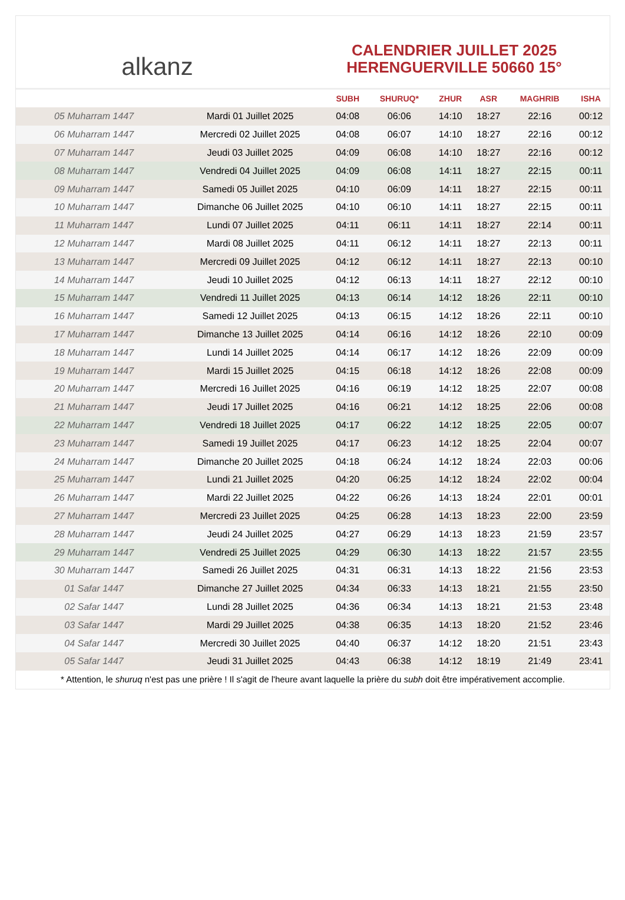alkanz
CALENDRIER JUILLET 2025
HERENGUERVILLE 50660 15°
| | | SUBH | SHURUQ* | ZHUR | ASR | MAGHRIB | ISHA |
| --- | --- | --- | --- | --- | --- | --- | --- |
| 05 Muharram 1447 | Mardi 01 Juillet 2025 | 04:08 | 06:06 | 14:10 | 18:27 | 22:16 | 00:12 |
| 06 Muharram 1447 | Mercredi 02 Juillet 2025 | 04:08 | 06:07 | 14:10 | 18:27 | 22:16 | 00:12 |
| 07 Muharram 1447 | Jeudi 03 Juillet 2025 | 04:09 | 06:08 | 14:10 | 18:27 | 22:16 | 00:12 |
| 08 Muharram 1447 | Vendredi 04 Juillet 2025 | 04:09 | 06:08 | 14:11 | 18:27 | 22:15 | 00:11 |
| 09 Muharram 1447 | Samedi 05 Juillet 2025 | 04:10 | 06:09 | 14:11 | 18:27 | 22:15 | 00:11 |
| 10 Muharram 1447 | Dimanche 06 Juillet 2025 | 04:10 | 06:10 | 14:11 | 18:27 | 22:15 | 00:11 |
| 11 Muharram 1447 | Lundi 07 Juillet 2025 | 04:11 | 06:11 | 14:11 | 18:27 | 22:14 | 00:11 |
| 12 Muharram 1447 | Mardi 08 Juillet 2025 | 04:11 | 06:12 | 14:11 | 18:27 | 22:13 | 00:11 |
| 13 Muharram 1447 | Mercredi 09 Juillet 2025 | 04:12 | 06:12 | 14:11 | 18:27 | 22:13 | 00:10 |
| 14 Muharram 1447 | Jeudi 10 Juillet 2025 | 04:12 | 06:13 | 14:11 | 18:27 | 22:12 | 00:10 |
| 15 Muharram 1447 | Vendredi 11 Juillet 2025 | 04:13 | 06:14 | 14:12 | 18:26 | 22:11 | 00:10 |
| 16 Muharram 1447 | Samedi 12 Juillet 2025 | 04:13 | 06:15 | 14:12 | 18:26 | 22:11 | 00:10 |
| 17 Muharram 1447 | Dimanche 13 Juillet 2025 | 04:14 | 06:16 | 14:12 | 18:26 | 22:10 | 00:09 |
| 18 Muharram 1447 | Lundi 14 Juillet 2025 | 04:14 | 06:17 | 14:12 | 18:26 | 22:09 | 00:09 |
| 19 Muharram 1447 | Mardi 15 Juillet 2025 | 04:15 | 06:18 | 14:12 | 18:26 | 22:08 | 00:09 |
| 20 Muharram 1447 | Mercredi 16 Juillet 2025 | 04:16 | 06:19 | 14:12 | 18:25 | 22:07 | 00:08 |
| 21 Muharram 1447 | Jeudi 17 Juillet 2025 | 04:16 | 06:21 | 14:12 | 18:25 | 22:06 | 00:08 |
| 22 Muharram 1447 | Vendredi 18 Juillet 2025 | 04:17 | 06:22 | 14:12 | 18:25 | 22:05 | 00:07 |
| 23 Muharram 1447 | Samedi 19 Juillet 2025 | 04:17 | 06:23 | 14:12 | 18:25 | 22:04 | 00:07 |
| 24 Muharram 1447 | Dimanche 20 Juillet 2025 | 04:18 | 06:24 | 14:12 | 18:24 | 22:03 | 00:06 |
| 25 Muharram 1447 | Lundi 21 Juillet 2025 | 04:20 | 06:25 | 14:12 | 18:24 | 22:02 | 00:04 |
| 26 Muharram 1447 | Mardi 22 Juillet 2025 | 04:22 | 06:26 | 14:13 | 18:24 | 22:01 | 00:01 |
| 27 Muharram 1447 | Mercredi 23 Juillet 2025 | 04:25 | 06:28 | 14:13 | 18:23 | 22:00 | 23:59 |
| 28 Muharram 1447 | Jeudi 24 Juillet 2025 | 04:27 | 06:29 | 14:13 | 18:23 | 21:59 | 23:57 |
| 29 Muharram 1447 | Vendredi 25 Juillet 2025 | 04:29 | 06:30 | 14:13 | 18:22 | 21:57 | 23:55 |
| 30 Muharram 1447 | Samedi 26 Juillet 2025 | 04:31 | 06:31 | 14:13 | 18:22 | 21:56 | 23:53 |
| 01 Safar 1447 | Dimanche 27 Juillet 2025 | 04:34 | 06:33 | 14:13 | 18:21 | 21:55 | 23:50 |
| 02 Safar 1447 | Lundi 28 Juillet 2025 | 04:36 | 06:34 | 14:13 | 18:21 | 21:53 | 23:48 |
| 03 Safar 1447 | Mardi 29 Juillet 2025 | 04:38 | 06:35 | 14:13 | 18:20 | 21:52 | 23:46 |
| 04 Safar 1447 | Mercredi 30 Juillet 2025 | 04:40 | 06:37 | 14:12 | 18:20 | 21:51 | 23:43 |
| 05 Safar 1447 | Jeudi 31 Juillet 2025 | 04:43 | 06:38 | 14:12 | 18:19 | 21:49 | 23:41 |
* Attention, le shuruq n'est pas une prière ! Il s'agit de l'heure avant laquelle la prière du subh doit être impérativement accomplie.